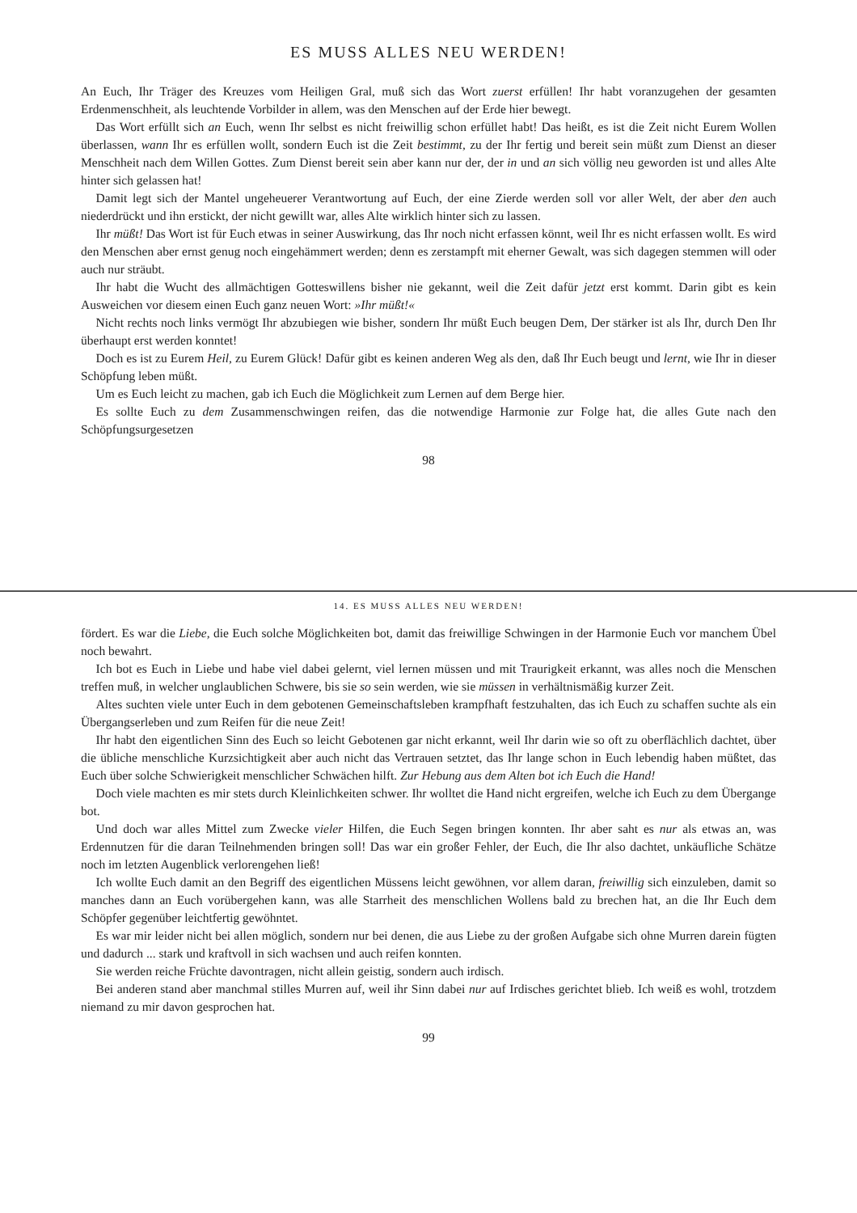ES MUSS ALLES NEU WERDEN!
An Euch, Ihr Träger des Kreuzes vom Heiligen Gral, muß sich das Wort zuerst erfüllen! Ihr habt voranzugehen der gesamten Erdenmenschheit, als leuchtende Vorbilder in allem, was den Menschen auf der Erde hier bewegt.
Das Wort erfüllt sich an Euch, wenn Ihr selbst es nicht freiwillig schon erfüllet habt! Das heißt, es ist die Zeit nicht Eurem Wollen überlassen, wann Ihr es erfüllen wollt, sondern Euch ist die Zeit bestimmt, zu der Ihr fertig und bereit sein müßt zum Dienst an dieser Menschheit nach dem Willen Gottes. Zum Dienst bereit sein aber kann nur der, der in und an sich völlig neu geworden ist und alles Alte hinter sich gelassen hat!
Damit legt sich der Mantel ungeheuerer Verantwortung auf Euch, der eine Zierde werden soll vor aller Welt, der aber den auch niederdrückt und ihn erstickt, der nicht gewillt war, alles Alte wirklich hinter sich zu lassen.
Ihr müßt! Das Wort ist für Euch etwas in seiner Auswirkung, das Ihr noch nicht erfassen könnt, weil Ihr es nicht erfassen wollt. Es wird den Menschen aber ernst genug noch eingehämmert werden; denn es zerstampft mit eherner Gewalt, was sich dagegen stemmen will oder auch nur sträubt.
Ihr habt die Wucht des allmächtigen Gotteswillens bisher nie gekannt, weil die Zeit dafür jetzt erst kommt. Darin gibt es kein Ausweichen vor diesem einen Euch ganz neuen Wort: »Ihr müßt!«
Nicht rechts noch links vermögt Ihr abzubiegen wie bisher, sondern Ihr müßt Euch beugen Dem, Der stärker ist als Ihr, durch Den Ihr überhaupt erst werden konntet!
Doch es ist zu Eurem Heil, zu Eurem Glück! Dafür gibt es keinen anderen Weg als den, daß Ihr Euch beugt und lernt, wie Ihr in dieser Schöpfung leben müßt.
Um es Euch leicht zu machen, gab ich Euch die Möglichkeit zum Lernen auf dem Berge hier.
Es sollte Euch zu dem Zusammenschwingen reifen, das die notwendige Harmonie zur Folge hat, die alles Gute nach den Schöpfungsurgesetzen
98
14. ES MUSS ALLES NEU WERDEN!
fördert. Es war die Liebe, die Euch solche Möglichkeiten bot, damit das freiwillige Schwingen in der Harmonie Euch vor manchem Übel noch bewahrt.
Ich bot es Euch in Liebe und habe viel dabei gelernt, viel lernen müssen und mit Traurigkeit erkannt, was alles noch die Menschen treffen muß, in welcher unglaublichen Schwere, bis sie so sein werden, wie sie müssen in verhältnismäßig kurzer Zeit.
Altes suchten viele unter Euch in dem gebotenen Gemeinschaftsleben krampfhaft festzuhalten, das ich Euch zu schaffen suchte als ein Übergangserleben und zum Reifen für die neue Zeit!
Ihr habt den eigentlichen Sinn des Euch so leicht Gebotenen gar nicht erkannt, weil Ihr darin wie so oft zu oberflächlich dachtet, über die übliche menschliche Kurzsichtigkeit aber auch nicht das Vertrauen setztet, das Ihr lange schon in Euch lebendig haben müßtet, das Euch über solche Schwierigkeit menschlicher Schwächen hilft. Zur Hebung aus dem Alten bot ich Euch die Hand!
Doch viele machten es mir stets durch Kleinlichkeiten schwer. Ihr wolltet die Hand nicht ergreifen, welche ich Euch zu dem Übergange bot.
Und doch war alles Mittel zum Zwecke vieler Hilfen, die Euch Segen bringen konnten. Ihr aber saht es nur als etwas an, was Erdennutzen für die daran Teilnehmenden bringen soll! Das war ein großer Fehler, der Euch, die Ihr also dachtet, unkäufliche Schätze noch im letzten Augenblick verlorengehen ließ!
Ich wollte Euch damit an den Begriff des eigentlichen Müssens leicht gewöhnen, vor allem daran, freiwillig sich einzuleben, damit so manches dann an Euch vorübergehen kann, was alle Starrheit des menschlichen Wollens bald zu brechen hat, an die Ihr Euch dem Schöpfer gegenüber leichtfertig gewöhntet.
Es war mir leider nicht bei allen möglich, sondern nur bei denen, die aus Liebe zu der großen Aufgabe sich ohne Murren darein fügten und dadurch ... stark und kraftvoll in sich wachsen und auch reifen konnten.
Sie werden reiche Früchte davontragen, nicht allein geistig, sondern auch irdisch.
Bei anderen stand aber manchmal stilles Murren auf, weil ihr Sinn dabei nur auf Irdisches gerichtet blieb. Ich weiß es wohl, trotzdem niemand zu mir davon gesprochen hat.
99